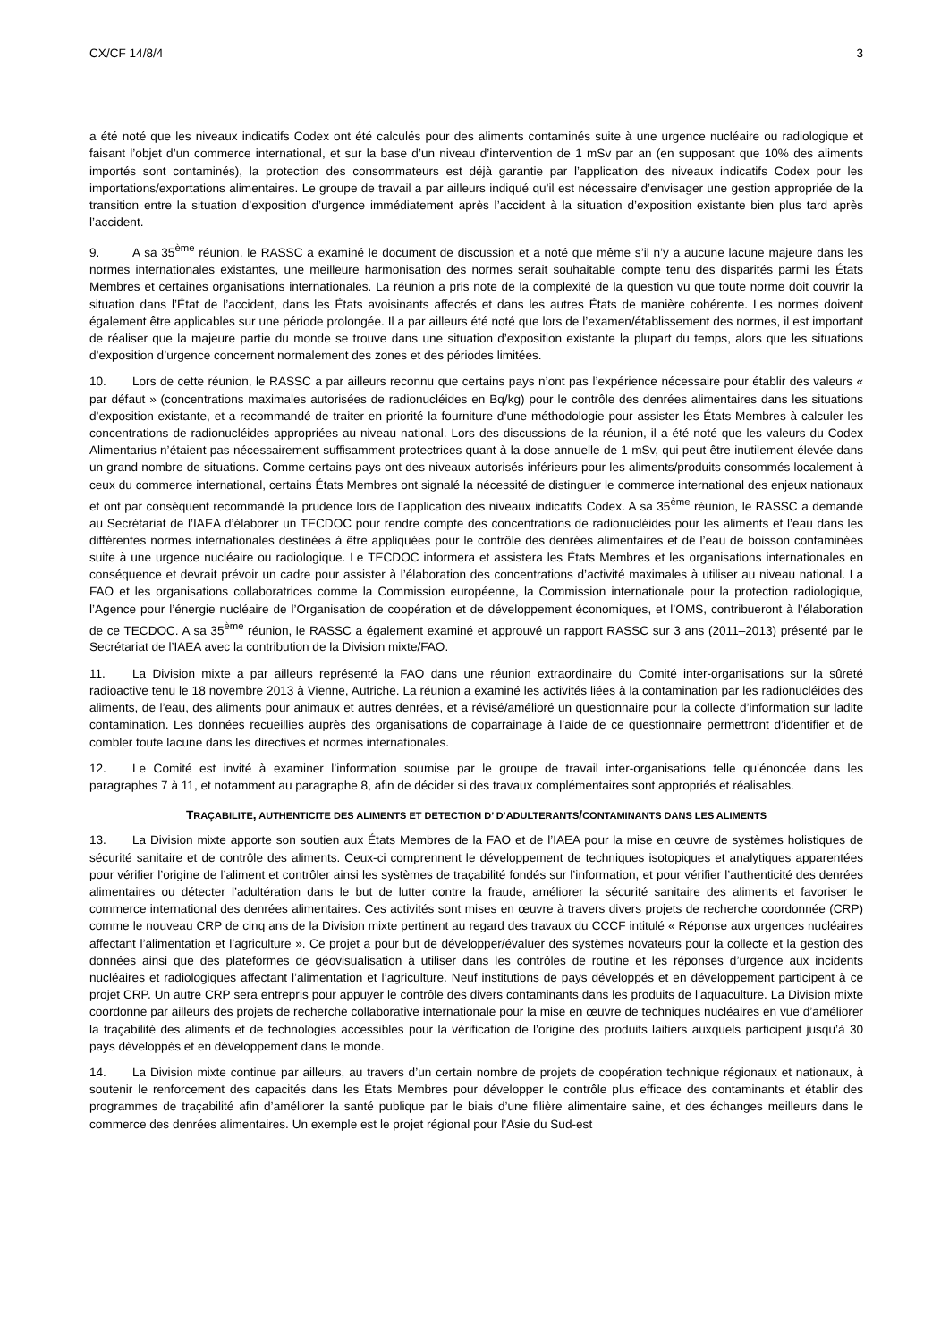CX/CF 14/8/4 3
a été noté que les niveaux indicatifs Codex ont été calculés pour des aliments contaminés suite à une urgence nucléaire ou radiologique et faisant l’objet d’un commerce international, et sur la base d’un niveau d’intervention de 1 mSv par an (en supposant que 10% des aliments importés sont contaminés), la protection des consommateurs est déjà garantie par l’application des niveaux indicatifs Codex pour les importations/exportations alimentaires. Le groupe de travail a par ailleurs indiqué qu’il est nécessaire d’envisager une gestion appropriée de la transition entre la situation d’exposition d’urgence immédiatement après l’accident à la situation d’exposition existante bien plus tard après l’accident.
9. A sa 35<sup>ème</sup> réunion, le RASSC a examiné le document de discussion et a noté que même s’il n’y a aucune lacune majeure dans les normes internationales existantes, une meilleure harmonisation des normes serait souhaitable compte tenu des disparités parmi les États Membres et certaines organisations internationales. La réunion a pris note de la complexité de la question vu que toute norme doit couvrir la situation dans l’État de l’accident, dans les États avoisinants affectés et dans les autres États de manière cohérente. Les normes doivent également être applicables sur une période prolongée. Il a par ailleurs été noté que lors de l’examen/établissement des normes, il est important de réaliser que la majeure partie du monde se trouve dans une situation d’exposition existante la plupart du temps, alors que les situations d’exposition d’urgence concernent normalement des zones et des périodes limitées.
10. Lors de cette réunion, le RASSC a par ailleurs reconnu que certains pays n’ont pas l’expérience nécessaire pour établir des valeurs « par défaut » (concentrations maximales autorisées de radionucléides en Bq/kg) pour le contrôle des denrées alimentaires dans les situations d’exposition existante, et a recommandé de traiter en priorité la fourniture d’une méthodologie pour assister les États Membres à calculer les concentrations de radionucléides appropriées au niveau national. Lors des discussions de la réunion, il a été noté que les valeurs du Codex Alimentarius n’étaient pas nécessairement suffisamment protectrices quant à la dose annuelle de 1 mSv, qui peut être inutilement élevée dans un grand nombre de situations. Comme certains pays ont des niveaux autorisés inférieurs pour les aliments/produits consommés localement à ceux du commerce international, certains États Membres ont signalé la nécessité de distinguer le commerce international des enjeux nationaux et ont par conséquent recommandé la prudence lors de l’application des niveaux indicatifs Codex. A sa 35<sup>ème</sup> réunion, le RASSC a demandé au Secrétariat de l’IAEA d’élaborer un TECDOC pour rendre compte des concentrations de radionucléides pour les aliments et l’eau dans les différentes normes internationales destinées à être appliquées pour le contrôle des denrées alimentaires et de l’eau de boisson contaminées suite à une urgence nucléaire ou radiologique. Le TECDOC informera et assistera les États Membres et les organisations internationales en conséquence et devrait prévoir un cadre pour assister à l’élaboration des concentrations d’activité maximales à utiliser au niveau national. La FAO et les organisations collaboratrices comme la Commission européenne, la Commission internationale pour la protection radiologique, l’Agence pour l’énergie nucléaire de l’Organisation de coopération et de développement économiques, et l’OMS, contribueront à l’élaboration de ce TECDOC. A sa 35<sup>ème</sup> réunion, le RASSC a également examiné et approuvé un rapport RASSC sur 3 ans (2011–2013) présenté par le Secrétariat de l’IAEA avec la contribution de la Division mixte/FAO.
11. La Division mixte a par ailleurs représenté la FAO dans une réunion extraordinaire du Comité inter-organisations sur la sûreté radioactive tenu le 18 novembre 2013 à Vienne, Autriche. La réunion a examiné les activités liées à la contamination par les radionucléides des aliments, de l’eau, des aliments pour animaux et autres denrées, et a révisé/amélioré un questionnaire pour la collecte d’information sur ladite contamination. Les données recueillies auprès des organisations de coparrainage à l’aide de ce questionnaire permettront d’identifier et de combler toute lacune dans les directives et normes internationales.
12. Le Comité est invité à examiner l’information soumise par le groupe de travail inter-organisations telle qu’énoncée dans les paragraphes 7 à 11, et notamment au paragraphe 8, afin de décider si des travaux complémentaires sont appropriés et réalisables.
TRAÇABILITE, AUTHENTICITE DES ALIMENTS ET DETECTION D’ D’ADULTERANTS/CONTAMINANTS DANS LES ALIMENTS
13. La Division mixte apporte son soutien aux États Membres de la FAO et de l’IAEA pour la mise en œuvre de systèmes holistiques de sécurité sanitaire et de contrôle des aliments. Ceux-ci comprennent le développement de techniques isotopiques et analytiques apparentées pour vérifier l’origine de l’aliment et contrôler ainsi les systèmes de traçabilité fondés sur l’information, et pour vérifier l’authenticité des denrées alimentaires ou détecter l’adultération dans le but de lutter contre la fraude, améliorer la sécurité sanitaire des aliments et favoriser le commerce international des denrées alimentaires. Ces activités sont mises en œuvre à travers divers projets de recherche coordonnée (CRP) comme le nouveau CRP de cinq ans de la Division mixte pertinent au regard des travaux du CCCF intitulé « Réponse aux urgences nucléaires affectant l’alimentation et l’agriculture ». Ce projet a pour but de développer/évaluer des systèmes novateurs pour la collecte et la gestion des données ainsi que des plateformes de géovisualisation à utiliser dans les contrôles de routine et les réponses d’urgence aux incidents nucléaires et radiologiques affectant l’alimentation et l’agriculture. Neuf institutions de pays développés et en développement participent à ce projet CRP. Un autre CRP sera entrepris pour appuyer le contrôle des divers contaminants dans les produits de l’aquaculture. La Division mixte coordonne par ailleurs des projets de recherche collaborative internationale pour la mise en œuvre de techniques nucléaires en vue d’améliorer la traçabilité des aliments et de technologies accessibles pour la vérification de l’origine des produits laitiers auxquels participent jusqu’à 30 pays développés et en développement dans le monde.
14. La Division mixte continue par ailleurs, au travers d’un certain nombre de projets de coopération technique régionaux et nationaux, à soutenir le renforcement des capacités dans les États Membres pour développer le contrôle plus efficace des contaminants et établir des programmes de traçabilité afin d’améliorer la santé publique par le biais d’une filière alimentaire saine, et des échanges meilleurs dans le commerce des denrées alimentaires. Un exemple est le projet régional pour l’Asie du Sud-est